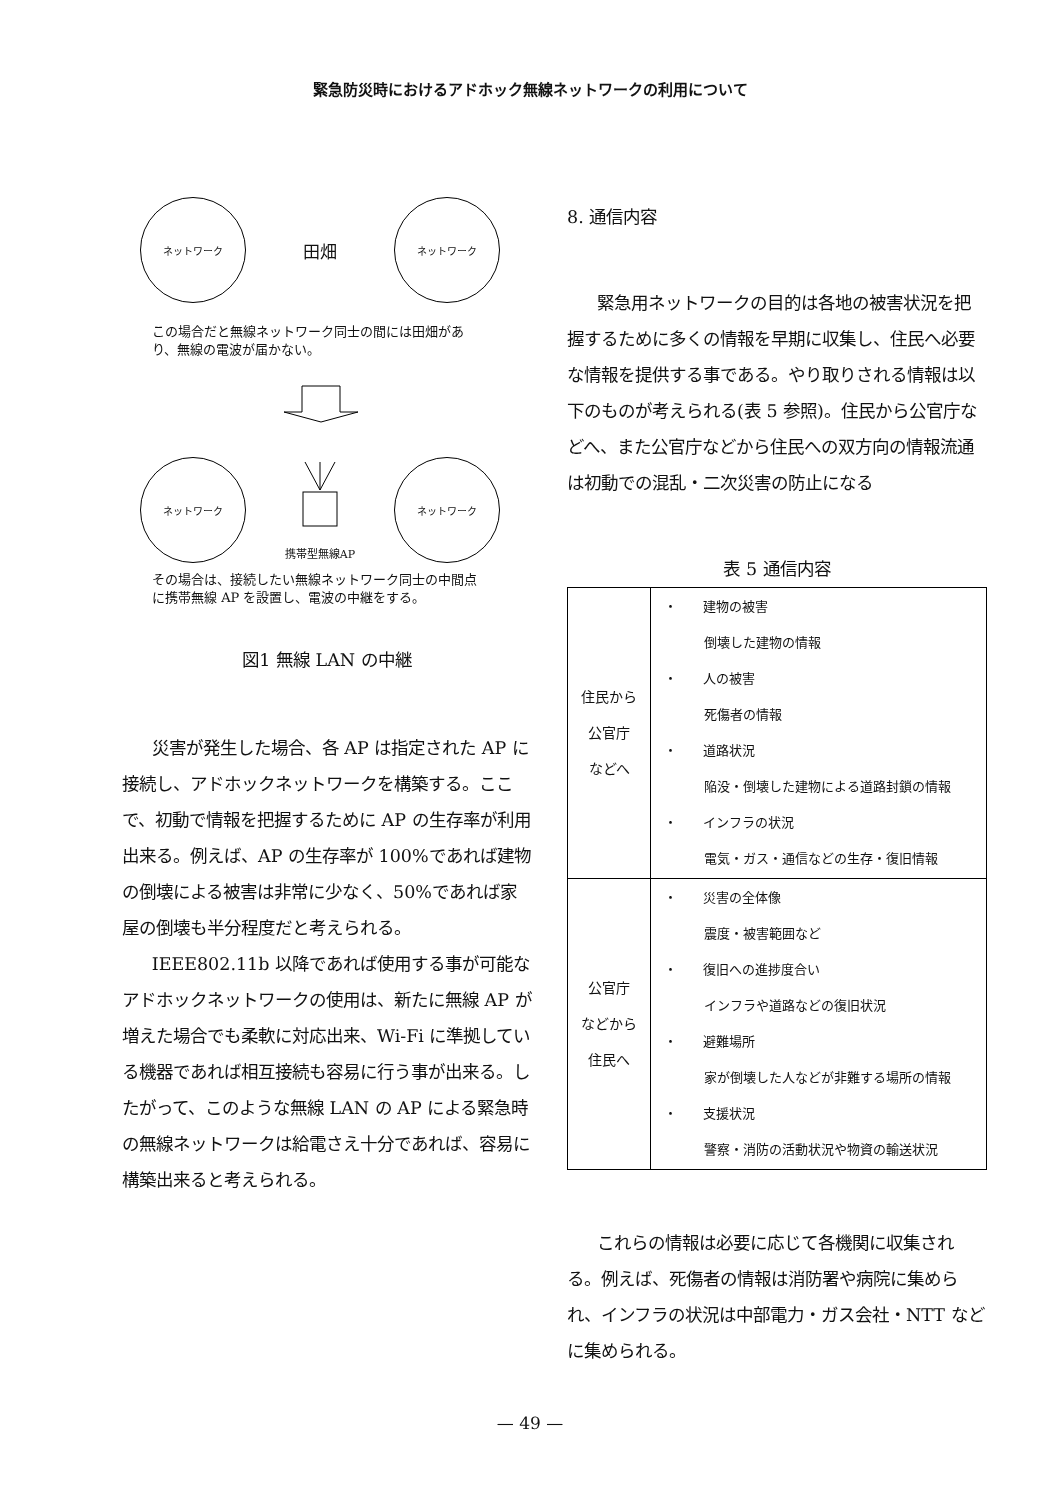緊急防災時におけるアドホック無線ネットワークの利用について
ネットワーク
田畑
ネットワーク
この場合だと無線ネットワーク同士の間には田畑があり、無線の電波が届かない。
ネットワーク
携帯型無線AP
ネットワーク
その場合は、接続したい無線ネットワーク同士の中間点に携帯無線 AP を設置し、電波の中継をする。
図1 無線 LAN の中継
災害が発生した場合、各 AP は指定された AP に接続し、アドホックネットワークを構築する。ここで、初動で情報を把握するために AP の生存率が利用出来る。例えば、AP の生存率が 100%であれば建物の倒壊による被害は非常に少なく、50%であれば家屋の倒壊も半分程度だと考えられる。
IEEE802.11b 以降であれば使用する事が可能なアドホックネットワークの使用は、新たに無線 AP が増えた場合でも柔軟に対応出来、Wi-Fi に準拠している機器であれば相互接続も容易に行う事が出来る。したがって、このような無線 LAN の AP による緊急時の無線ネットワークは給電さえ十分であれば、容易に構築出来ると考えられる。
8. 通信内容
緊急用ネットワークの目的は各地の被害状況を把握するために多くの情報を早期に収集し、住民へ必要な情報を提供する事である。やり取りされる情報は以下のものが考えられる(表 5 参照)。住民から公官庁などへ、また公官庁などから住民への双方向の情報流通は初動での混乱・二次災害の防止になる
表 5 通信内容
| 住民から 公官庁 などへ | ・ 建物の被害 倒壊した建物の情報 ・ 人の被害 死傷者の情報 ・ 道路状況 陥没・倒壊した建物による道路封鎖の情報 ・ インフラの状況 電気・ガス・通信などの生存・復旧情報 |
| 公官庁 などから 住民へ | ・ 災害の全体像 震度・被害範囲など ・ 復旧への進捗度合い インフラや道路などの復旧状況 ・ 避難場所 家が倒壊した人などが非難する場所の情報 ・ 支援状況 警察・消防の活動状況や物資の輸送状況 |
これらの情報は必要に応じて各機関に収集される。例えば、死傷者の情報は消防署や病院に集められ、インフラの状況は中部電力・ガス会社・NTT などに集められる。
— 49 —